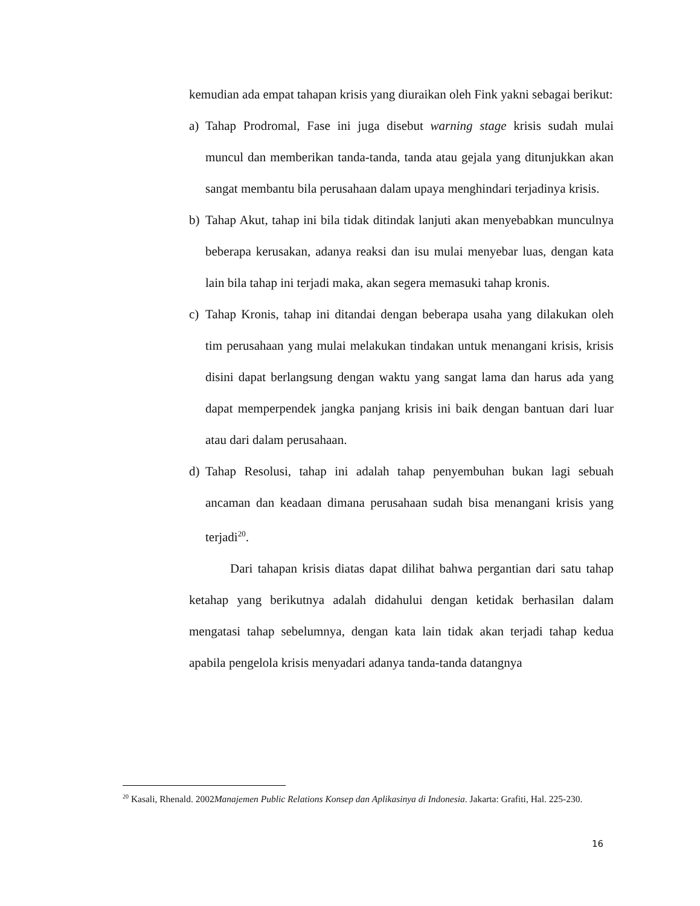kemudian ada empat tahapan krisis yang diuraikan oleh Fink yakni sebagai berikut:
a) Tahap Prodromal, Fase ini juga disebut warning stage krisis sudah mulai muncul dan memberikan tanda-tanda, tanda atau gejala yang ditunjukkan akan sangat membantu bila perusahaan dalam upaya menghindari terjadinya krisis.
b) Tahap Akut, tahap ini bila tidak ditindak lanjuti akan menyebabkan munculnya beberapa kerusakan, adanya reaksi dan isu mulai menyebar luas, dengan kata lain bila tahap ini terjadi maka, akan segera memasuki tahap kronis.
c) Tahap Kronis, tahap ini ditandai dengan beberapa usaha yang dilakukan oleh tim perusahaan yang mulai melakukan tindakan untuk menangani krisis, krisis disini dapat berlangsung dengan waktu yang sangat lama dan harus ada yang dapat memperpendek jangka panjang krisis ini baik dengan bantuan dari luar atau dari dalam perusahaan.
d) Tahap Resolusi, tahap ini adalah tahap penyembuhan bukan lagi sebuah ancaman dan keadaan dimana perusahaan sudah bisa menangani krisis yang terjadi<sup>20</sup>.
Dari tahapan krisis diatas dapat dilihat bahwa pergantian dari satu tahap ketahap yang berikutnya adalah didahului dengan ketidak berhasilan dalam mengatasi tahap sebelumnya, dengan kata lain tidak akan terjadi tahap kedua apabila pengelola krisis menyadari adanya tanda-tanda datangnya
<sup>20</sup> Kasali, Rhenald. 2002Manajemen Public Relations Konsep dan Aplikasinya di Indonesia. Jakarta: Grafiti, Hal. 225-230.
16